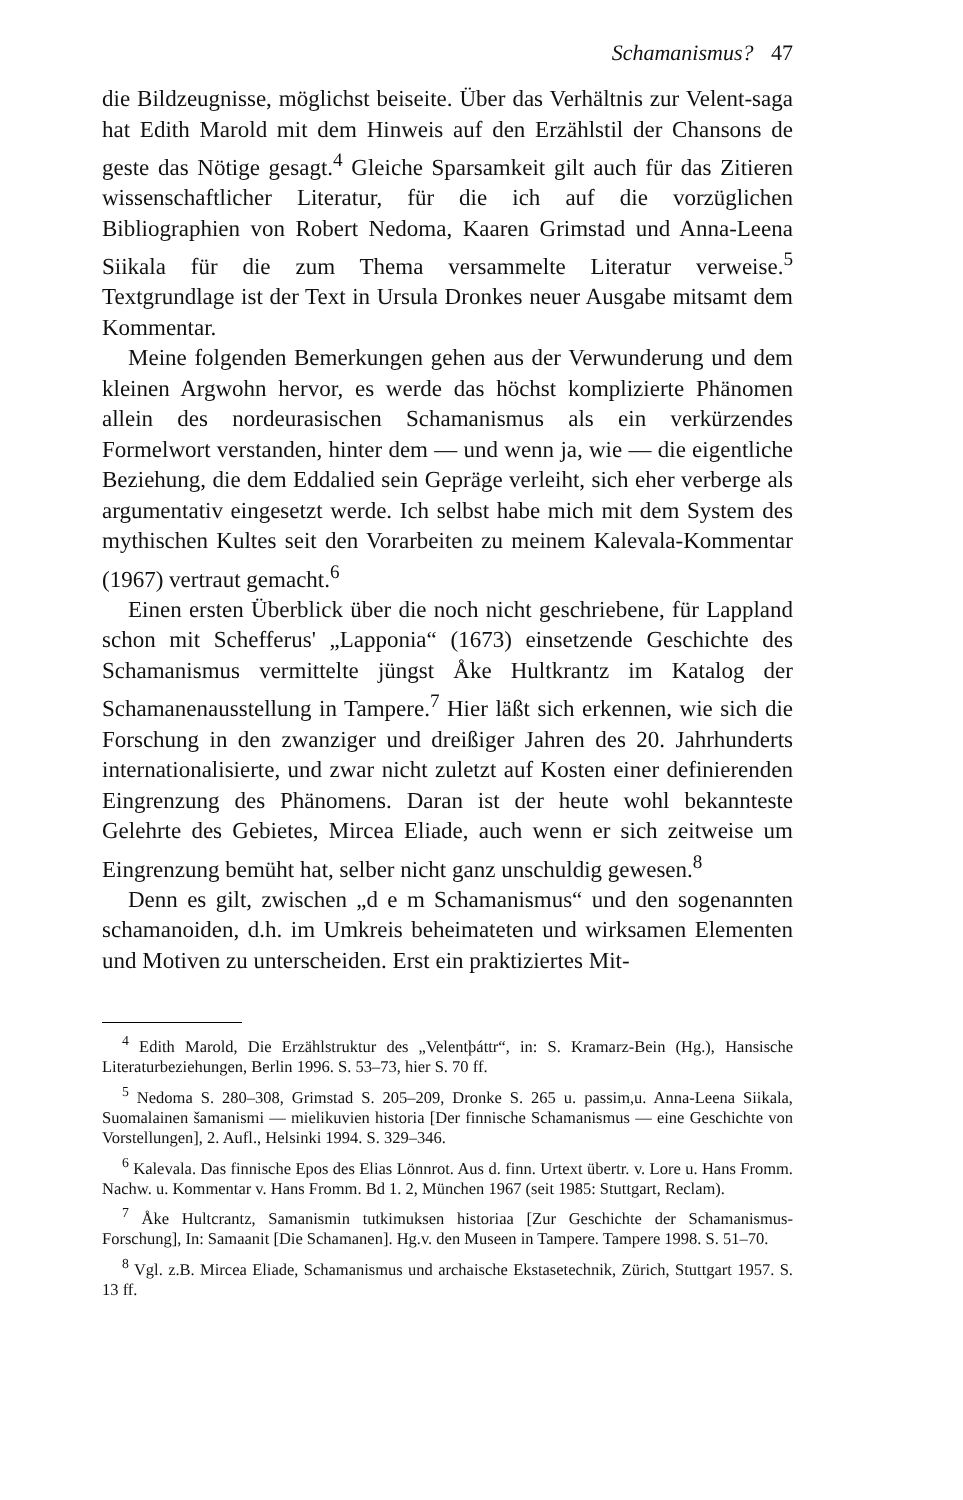Schamanismus? 47
die Bildzeugnisse, möglichst beiseite. Über das Verhältnis zur Velent-saga hat Edith Marold mit dem Hinweis auf den Erzählstil der Chansons de geste das Nötige gesagt.<sup>4</sup> Gleiche Sparsamkeit gilt auch für das Zitieren wissenschaftlicher Literatur, für die ich auf die vorzüglichen Bibliographien von Robert Nedoma, Kaaren Grimstad und Anna-Leena Siikala für die zum Thema versammelte Literatur verweise.<sup>5</sup> Textgrundlage ist der Text in Ursula Dronkes neuer Ausgabe mitsamt dem Kommentar.
Meine folgenden Bemerkungen gehen aus der Verwunderung und dem kleinen Argwohn hervor, es werde das höchst komplizierte Phänomen allein des nordeurasischen Schamanismus als ein verkürzendes Formelwort verstanden, hinter dem — und wenn ja, wie — die eigentliche Beziehung, die dem Eddalied sein Gepräge verleiht, sich eher verberge als argumentativ eingesetzt werde. Ich selbst habe mich mit dem System des mythischen Kultes seit den Vorarbeiten zu meinem Kalevala-Kommentar (1967) vertraut gemacht.<sup>6</sup>
Einen ersten Überblick über die noch nicht geschriebene, für Lappland schon mit Schefferus' „Lapponia“ (1673) einsetzende Geschichte des Schamanismus vermittelte jüngst Åke Hultkrantz im Katalog der Schamanenausstellung in Tampere.<sup>7</sup> Hier läßt sich erkennen, wie sich die Forschung in den zwanziger und dreißiger Jahren des 20. Jahrhunderts internationalisierte, und zwar nicht zuletzt auf Kosten einer definierenden Eingrenzung des Phänomens. Daran ist der heute wohl bekannteste Gelehrte des Gebietes, Mircea Eliade, auch wenn er sich zeitweise um Eingrenzung bemüht hat, selber nicht ganz unschuldig gewesen.<sup>8</sup>
Denn es gilt, zwischen „d e m Schamanismus“ und den sogenannten schamanoiden, d.h. im Umkreis beheimateten und wirksamen Elementen und Motiven zu unterscheiden. Erst ein praktiziertes Mit-
<sup>4</sup> Edith Marold, Die Erzählstruktur des „Velentþáttr“, in: S. Kramarz-Bein (Hg.), Hansische Literaturbeziehungen, Berlin 1996. S. 53–73, hier S. 70 ff.
<sup>5</sup> Nedoma S. 280–308, Grimstad S. 205–209, Dronke S. 265 u. passim,u. Anna-Leena Siikala, Suomalainen šamanismi — mielikuvien historia [Der finnische Schamanismus — eine Geschichte von Vorstellungen], 2. Aufl., Helsinki 1994. S. 329–346.
<sup>6</sup> Kalevala. Das finnische Epos des Elias Lönnrot. Aus d. finn. Urtext übertr. v. Lore u. Hans Fromm. Nachw. u. Kommentar v. Hans Fromm. Bd 1. 2, München 1967 (seit 1985: Stuttgart, Reclam).
<sup>7</sup> Åke Hultcrantz, Samanismin tutkimuksen historiaa [Zur Geschichte der Schamanismus-Forschung], In: Samaanit [Die Schamanen]. Hg.v. den Museen in Tampere. Tampere 1998. S. 51–70.
<sup>8</sup> Vgl. z.B. Mircea Eliade, Schamanismus und archaische Ekstasetechnik, Zürich, Stuttgart 1957. S. 13 ff.